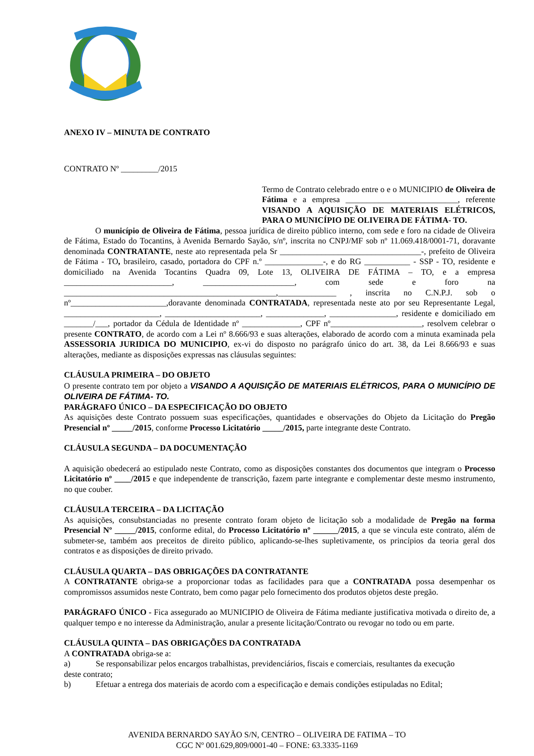ANEXO IV – MINUTA DE CONTRATO
CONTRATO Nº _________/2015
Termo de Contrato celebrado entre o e o MUNICIPIO de Oliveira de Fátima e a empresa ___________________________, referente VISANDO A AQUISIÇÃO DE MATERIAIS ELÉTRICOS, PARA O MUNICÍPIO DE OLIVEIRA DE FÁTIMA- TO.
O município de Oliveira de Fátima, pessoa jurídica de direito público interno, com sede e foro na cidade de Oliveira de Fátima, Estado do Tocantins, à Avenida Bernardo Sayão, s/nº, inscrita no CNPJ/MF sob nº 11.069.418/0001-71, doravante denominada CONTRATANTE, neste ato representada pela Sr __________________________________-, prefeito de Oliveira de Fátima - TO, brasileiro, casado, portadora do CPF n.º ______________-, e do RG ___________ - SSP - TO, residente e domiciliado na Avenida Tocantins Quadra 09, Lote 13, OLIVEIRA DE FÁTIMA – TO, e a empresa __________________________, ______________________, com sede e foro na ___________________________________________________,______________ , inscrita no C.N.P.J. sob o nº_______________________,doravante denominada CONTRATADA, representada neste ato por seu Representante Legal, _______________________, _______________________, ______________, ________________, residente e domiciliado em _______/___, portador da Cédula de Identidade nº ______________, CPF nº______________________, resolvem celebrar o presente CONTRATO, de acordo com a Lei nº 8.666/93 e suas alterações, elaborado de acordo com a minuta examinada pela ASSESSORIA JURIDICA DO MUNICIPIO, ex-vi do disposto no parágrafo único do art. 38, da Lei 8.666/93 e suas alterações, mediante as disposições expressas nas cláusulas seguintes:
CLÁUSULA PRIMEIRA – DO OBJETO
O presente contrato tem por objeto a VISANDO A AQUISIÇÃO DE MATERIAIS ELÉTRICOS, PARA O MUNICÍPIO DE OLIVEIRA DE FÁTIMA- TO.
PARÁGRAFO ÚNICO – DA ESPECIFICAÇÃO DO OBJETO
As aquisições deste Contrato possuem suas especificações, quantidades e observações do Objeto da Licitação do Pregão Presencial nº _____/2015, conforme Processo Licitatório _____/2015, parte integrante deste Contrato.
CLÁUSULA SEGUNDA – DA DOCUMENTAÇÃO
A aquisição obedecerá ao estipulado neste Contrato, como as disposições constantes dos documentos que integram o Processo Licitatório nº ____/2015 e que independente de transcrição, fazem parte integrante e complementar deste mesmo instrumento, no que couber.
CLÁUSULA TERCEIRA – DA LICITAÇÃO
As aquisições, consubstanciadas no presente contrato foram objeto de licitação sob a modalidade de Pregão na forma Presencial Nº _____/2015, conforme edital, do Processo Licitatório nº ______/2015, a que se vincula este contrato, além de submeter-se, também aos preceitos de direito público, aplicando-se-lhes supletivamente, os princípios da teoria geral dos contratos e as disposições de direito privado.
CLÁUSULA QUARTA – DAS OBRIGAÇÕES DA CONTRATANTE
A CONTRATANTE obriga-se a proporcionar todas as facilidades para que a CONTRATADA possa desempenhar os compromissos assumidos neste Contrato, bem como pagar pelo fornecimento dos produtos objetos deste pregão.
PARÁGRAFO ÚNICO - Fica assegurado ao MUNICIPIO de Oliveira de Fátima mediante justificativa motivada o direito de, a qualquer tempo e no interesse da Administração, anular a presente licitação/Contrato ou revogar no todo ou em parte.
CLÁUSULA QUINTA – DAS OBRIGAÇÕES DA CONTRATADA
A CONTRATADA obriga-se a:
a) Se responsabilizar pelos encargos trabalhistas, previdenciários, fiscais e comerciais, resultantes da execução
deste contrato;
b) Efetuar a entrega dos materiais de acordo com a especificação e demais condições estipuladas no Edital;
AVENIDA BERNARDO SAYÃO S/N, CENTRO – OLIVEIRA DE FATIMA – TO
CGC Nº 001.629,809/0001-40 – FONE: 63.3335-1169